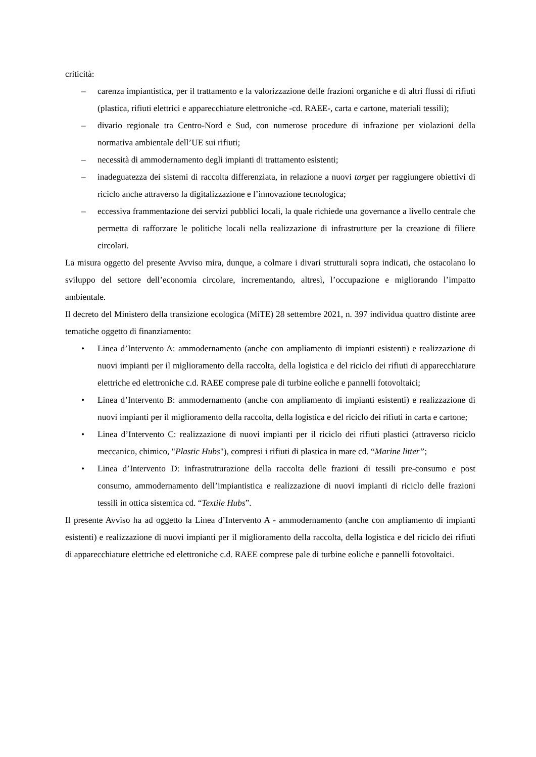criticità:
– carenza impiantistica, per il trattamento e la valorizzazione delle frazioni organiche e di altri flussi di rifiuti (plastica, rifiuti elettrici e apparecchiature elettroniche -cd. RAEE-, carta e cartone, materiali tessili);
– divario regionale tra Centro-Nord e Sud, con numerose procedure di infrazione per violazioni della normativa ambientale dell’UE sui rifiuti;
– necessità di ammodernamento degli impianti di trattamento esistenti;
– inadeguatezza dei sistemi di raccolta differenziata, in relazione a nuovi target per raggiungere obiettivi di riciclo anche attraverso la digitalizzazione e l’innovazione tecnologica;
– eccessiva frammentazione dei servizi pubblici locali, la quale richiede una governance a livello centrale che permetta di rafforzare le politiche locali nella realizzazione di infrastrutture per la creazione di filiere circolari.
La misura oggetto del presente Avviso mira, dunque, a colmare i divari strutturali sopra indicati, che ostacolano lo sviluppo del settore dell’economia circolare, incrementando, altresì, l’occupazione e migliorando l’impatto ambientale.
Il decreto del Ministero della transizione ecologica (MiTE) 28 settembre 2021, n. 397 individua quattro distinte aree tematiche oggetto di finanziamento:
• Linea d’Intervento A: ammodernamento (anche con ampliamento di impianti esistenti) e realizzazione di nuovi impianti per il miglioramento della raccolta, della logistica e del riciclo dei rifiuti di apparecchiature elettriche ed elettroniche c.d. RAEE comprese pale di turbine eoliche e pannelli fotovoltaici;
• Linea d’Intervento B: ammodernamento (anche con ampliamento di impianti esistenti) e realizzazione di nuovi impianti per il miglioramento della raccolta, della logistica e del riciclo dei rifiuti in carta e cartone;
• Linea d’Intervento C: realizzazione di nuovi impianti per il riciclo dei rifiuti plastici (attraverso riciclo meccanico, chimico, "Plastic Hubs"), compresi i rifiuti di plastica in mare cd. “Marine litter”;
• Linea d’Intervento D: infrastrutturazione della raccolta delle frazioni di tessili pre-consumo e post consumo, ammodernamento dell’impiantistica e realizzazione di nuovi impianti di riciclo delle frazioni tessili in ottica sistemica cd. “Textile Hubs”.
Il presente Avviso ha ad oggetto la Linea d’Intervento A - ammodernamento (anche con ampliamento di impianti esistenti) e realizzazione di nuovi impianti per il miglioramento della raccolta, della logistica e del riciclo dei rifiuti di apparecchiature elettriche ed elettroniche c.d. RAEE comprese pale di turbine eoliche e pannelli fotovoltaici.